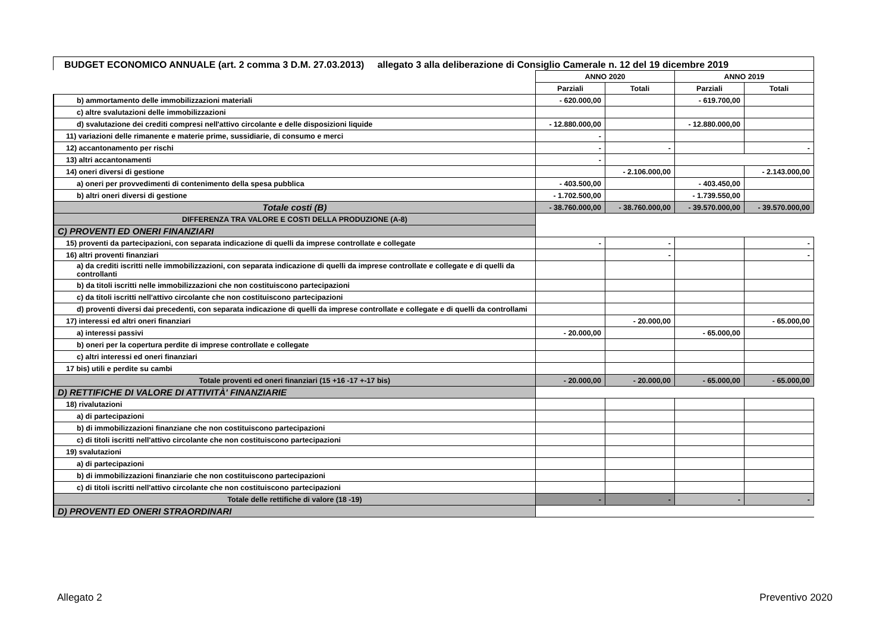BUDGET ECONOMICO ANNUALE (art. 2 comma 3 D.M. 27.03.2013) allegato 3 alla deliberazione di Consiglio Camerale n. 12 del 19 dicembre 2019
| | ANNO 2020 | | ANNO 2019 | |
| | Parziali | Totali | Parziali | Totali |
| b) ammortamento delle immobilizzazioni materiali | - 620.000,00 | | - 619.700,00 | |
| c) altre svalutazioni delle immobilizzazioni | | | | |
| d) svalutazione dei crediti compresi nell'attivo circolante e delle disposizioni liquide | - 12.880.000,00 | | - 12.880.000,00 | |
| 11) variazioni delle rimanente e materie prime, sussidiarie, di consumo e merci | - | | | |
| 12) accantonamento per rischi | - | - | | - |
| 13) altri accantonamenti | - | | | |
| 14) oneri diversi di gestione | | - 2.106.000,00 | | - 2.143.000,00 |
| a) oneri per provvedimenti di contenimento della spesa pubblica | - 403.500,00 | | - 403.450,00 | |
| b) altri oneri diversi di gestione | - 1.702.500,00 | | - 1.739.550,00 | |
| Totale costi (B) | - 38.760.000,00 | - 38.760.000,00 | - 39.570.000,00 | - 39.570.000,00 |
| DIFFERENZA TRA VALORE E COSTI DELLA PRODUZIONE (A-8) | | | | |
| C) PROVENTI ED ONERI FINANZIARI | | | | |
| 15) proventi da partecipazioni, con separata indicazione di quelli da imprese controllate e collegate | - | - | | - |
| 16) altri proventi finanziari | | - | | - |
| a) da crediti iscritti nelle immobilizzazioni, con separata indicazione di quelli da imprese controllate e collegate e di quelli da controllanti | | | | |
| b) da titoli iscritti nelle immobilizzazioni che non costituiscono partecipazioni | | | | |
| c) da titoli iscritti nell'attivo circolante che non costituiscono partecipazioni | | | | |
| d) proventi diversi dai precedenti, con separata indicazione di quelli da imprese controllate e collegate e di quelli da controllami | | | | |
| 17) interessi ed altri oneri finanziari | | - 20.000,00 | | - 65.000,00 |
| a) interessi passivi | - 20.000,00 | | - 65.000,00 | |
| b) oneri per la copertura perdite di imprese controllate e collegate | | | | |
| c) altri interessi ed oneri finanziari | | | | |
| 17 bis) utili e perdite su cambi | | | | |
| Totale proventi ed oneri finanziari (15 +16 -17 +-17 bis) | - 20.000,00 | - 20.000,00 | - 65.000,00 | - 65.000,00 |
| D) RETTIFICHE DI VALORE DI ATTIVITÀ' FINANZIARIE | | | | |
| 18) rivalutazioni | | | | |
| a) di partecipazioni | | | | |
| b) di immobilizzazioni finanziane che non costituiscono partecipazioni | | | | |
| c) di titoli iscritti nell'attivo circolante che non costituiscono partecipazioni | | | | |
| 19) svalutazioni | | | | |
| a) di partecipazioni | | | | |
| b) di immobilizzazioni finanziarie che non costituiscono partecipazioni | | | | |
| c) di titoli iscritti nell'attivo circolante che non costituiscono partecipazioni | | | | |
| Totale delle rettifiche di valore (18 -19) | - | - | - | - |
| D) PROVENTI ED ONERI STRAORDINARI | | | | |
Allegato 2 Preventivo 2020